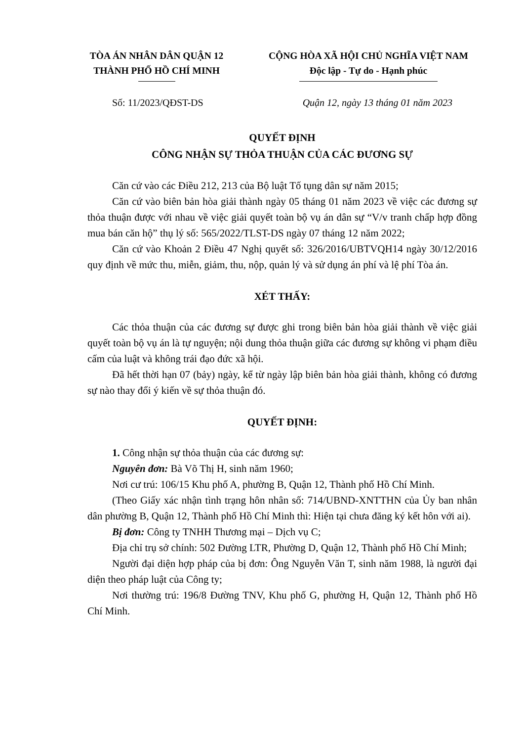TÒA ÁN NHÂN DÂN QUẬN 12
THÀNH PHỐ HỒ CHÍ MINH
CỘNG HÒA XÃ HỘI CHỦ NGHĨA VIỆT NAM
Độc lập - Tự do - Hạnh phúc
Số: 11/2023/QĐST-DS Quận 12, ngày 13 tháng 01 năm 2023
QUYẾT ĐỊNH
CÔNG NHẬN SỰ THỎA THUẬN CỦA CÁC ĐƯƠNG SỰ
Căn cứ vào các Điều 212, 213 của Bộ luật Tố tụng dân sự năm 2015;
Căn cứ vào biên bản hòa giải thành ngày 05 tháng 01 năm 2023 về việc các đương sự thỏa thuận được với nhau về việc giải quyết toàn bộ vụ án dân sự “V/v tranh chấp hợp đồng mua bán căn hộ” thụ lý số: 565/2022/TLST-DS ngày 07 tháng 12 năm 2022;
Căn cứ vào Khoản 2 Điều 47 Nghị quyết số: 326/2016/UBTVQH14 ngày 30/12/2016 quy định về mức thu, miễn, giảm, thu, nộp, quản lý và sử dụng án phí và lệ phí Tòa án.
XÉT THẤY:
Các thỏa thuận của các đương sự được ghi trong biên bản hòa giải thành về việc giải quyết toàn bộ vụ án là tự nguyện; nội dung thỏa thuận giữa các đương sự không vi phạm điều cấm của luật và không trái đạo đức xã hội.
Đã hết thời hạn 07 (bảy) ngày, kể từ ngày lập biên bản hòa giải thành, không có đương sự nào thay đổi ý kiến về sự thỏa thuận đó.
QUYẾT ĐỊNH:
1. Công nhận sự thỏa thuận của các đương sự:
Nguyên đơn: Bà Võ Thị H, sinh năm 1960;
Nơi cư trú: 106/15 Khu phố A, phường B, Quận 12, Thành phố Hồ Chí Minh.
(Theo Giấy xác nhận tình trạng hôn nhân số: 714/UBND-XNTTHN của Ủy ban nhân dân phường B, Quận 12, Thành phố Hồ Chí Minh thì: Hiện tại chưa đăng ký kết hôn với ai).
Bị đơn: Công ty TNHH Thương mại – Dịch vụ C;
Địa chỉ trụ sở chính: 502 Đường LTR, Phường D, Quận 12, Thành phố Hồ Chí Minh;
Người đại diện hợp pháp của bị đơn: Ông Nguyễn Văn T, sinh năm 1988, là người đại diện theo pháp luật của Công ty;
Nơi thường trú: 196/8 Đường TNV, Khu phố G, phường H, Quận 12, Thành phố Hồ Chí Minh.